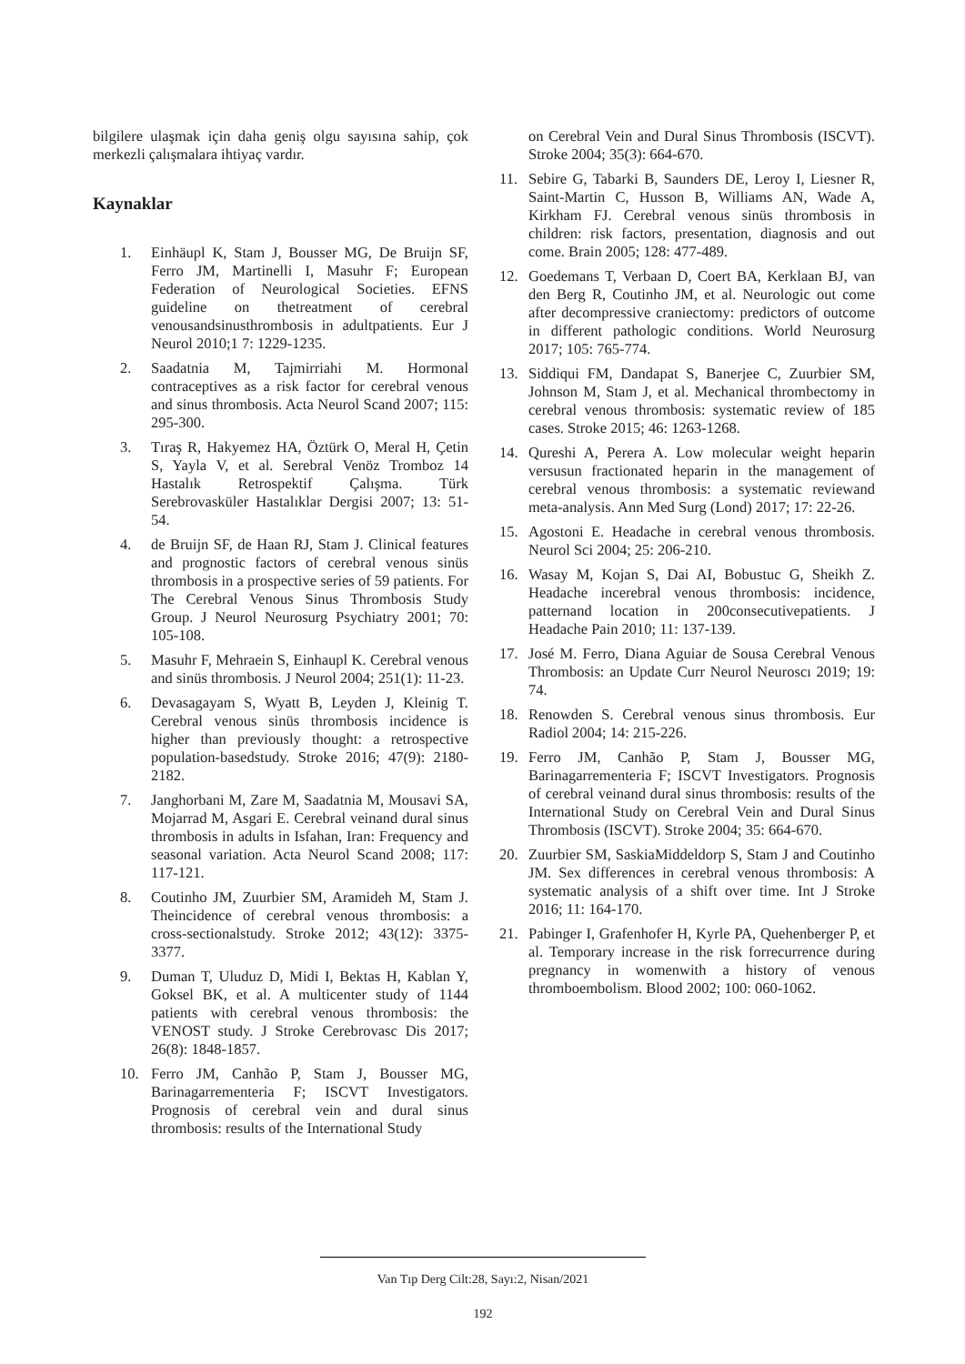bilgilere ulaşmak için daha geniş olgu sayısına sahip, çok merkezli çalışmalara ihtiyaç vardır.
Kaynaklar
1. Einhäupl K, Stam J, Bousser MG, De Bruijn SF, Ferro JM, Martinelli I, Masuhr F; European Federation of Neurological Societies. EFNS guideline on thetreatment of cerebral venousandsinusthrombosis in adultpatients. Eur J Neurol 2010;1 7: 1229-1235.
2. Saadatnia M, Tajmirriahi M. Hormonal contraceptives as a risk factor for cerebral venous and sinus thrombosis. Acta Neurol Scand 2007; 115: 295-300.
3. Tıraş R, Hakyemez HA, Öztürk O, Meral H, Çetin S, Yayla V, et al. Serebral Venöz Tromboz 14 Hastalık Retrospektif Çalışma. Türk Serebrovasküler Hastalıklar Dergisi 2007; 13: 51-54.
4. de Bruijn SF, de Haan RJ, Stam J. Clinical features and prognostic factors of cerebral venous sinüs thrombosis in a prospective series of 59 patients. For The Cerebral Venous Sinus Thrombosis Study Group. J Neurol Neurosurg Psychiatry 2001; 70: 105-108.
5. Masuhr F, Mehraein S, Einhaupl K. Cerebral venous and sinüs thrombosis. J Neurol 2004; 251(1): 11-23.
6. Devasagayam S, Wyatt B, Leyden J, Kleinig T. Cerebral venous sinüs thrombosis incidence is higher than previously thought: a retrospective population-basedstudy. Stroke 2016; 47(9): 2180-2182.
7. Janghorbani M, Zare M, Saadatnia M, Mousavi SA, Mojarrad M, Asgari E. Cerebral veinand dural sinus thrombosis in adults in Isfahan, Iran: Frequency and seasonal variation. Acta Neurol Scand 2008; 117: 117-121.
8. Coutinho JM, Zuurbier SM, Aramideh M, Stam J. Theincidence of cerebral venous thrombosis: a cross-sectionalstudy. Stroke 2012; 43(12): 3375-3377.
9. Duman T, Uluduz D, Midi I, Bektas H, Kablan Y, Goksel BK, et al. A multicenter study of 1144 patients with cerebral venous thrombosis: the VENOST study. J Stroke Cerebrovasc Dis 2017; 26(8): 1848-1857.
10. Ferro JM, Canhão P, Stam J, Bousser MG, Barinagarrementeria F; ISCVT Investigators. Prognosis of cerebral vein and dural sinus thrombosis: results of the International Study
on Cerebral Vein and Dural Sinus Thrombosis (ISCVT). Stroke 2004; 35(3): 664-670.
11. Sebire G, Tabarki B, Saunders DE, Leroy I, Liesner R, Saint-Martin C, Husson B, Williams AN, Wade A, Kirkham FJ. Cerebral venous sinüs thrombosis in children: risk factors, presentation, diagnosis and out come. Brain 2005; 128: 477-489.
12. Goedemans T, Verbaan D, Coert BA, Kerklaan BJ, van den Berg R, Coutinho JM, et al. Neurologic out come after decompressive craniectomy: predictors of outcome in different pathologic conditions. World Neurosurg 2017; 105: 765-774.
13. Siddiqui FM, Dandapat S, Banerjee C, Zuurbier SM, Johnson M, Stam J, et al. Mechanical thrombectomy in cerebral venous thrombosis: systematic review of 185 cases. Stroke 2015; 46: 1263-1268.
14. Qureshi A, Perera A. Low molecular weight heparin versusun fractionated heparin in the management of cerebral venous thrombosis: a systematic reviewand meta-analysis. Ann Med Surg (Lond) 2017; 17: 22-26.
15. Agostoni E. Headache in cerebral venous thrombosis. Neurol Sci 2004; 25: 206-210.
16. Wasay M, Kojan S, Dai AI, Bobustuc G, Sheikh Z. Headache incerebral venous thrombosis: incidence, patternand location in 200consecutivepatients. J Headache Pain 2010; 11: 137-139.
17. José M. Ferro, Diana Aguiar de Sousa Cerebral Venous Thrombosis: an Update Curr Neurol Neuroscı 2019; 19: 74.
18. Renowden S. Cerebral venous sinus thrombosis. Eur Radiol 2004; 14: 215-226.
19. Ferro JM, Canhão P, Stam J, Bousser MG, Barinagarrementeria F; ISCVT Investigators. Prognosis of cerebral veinand dural sinus thrombosis: results of the International Study on Cerebral Vein and Dural Sinus Thrombosis (ISCVT). Stroke 2004; 35: 664-670.
20. Zuurbier SM, SaskiaMiddeldorp S, Stam J and Coutinho JM. Sex differences in cerebral venous thrombosis: A systematic analysis of a shift over time. Int J Stroke 2016; 11: 164-170.
21. Pabinger I, Grafenhofer H, Kyrle PA, Quehenberger P, et al. Temporary increase in the risk forrecurrence during pregnancy in womenwith a history of venous thromboembolism. Blood 2002; 100: 060-1062.
Van Tıp Derg Cilt:28, Sayı:2, Nisan/2021
192